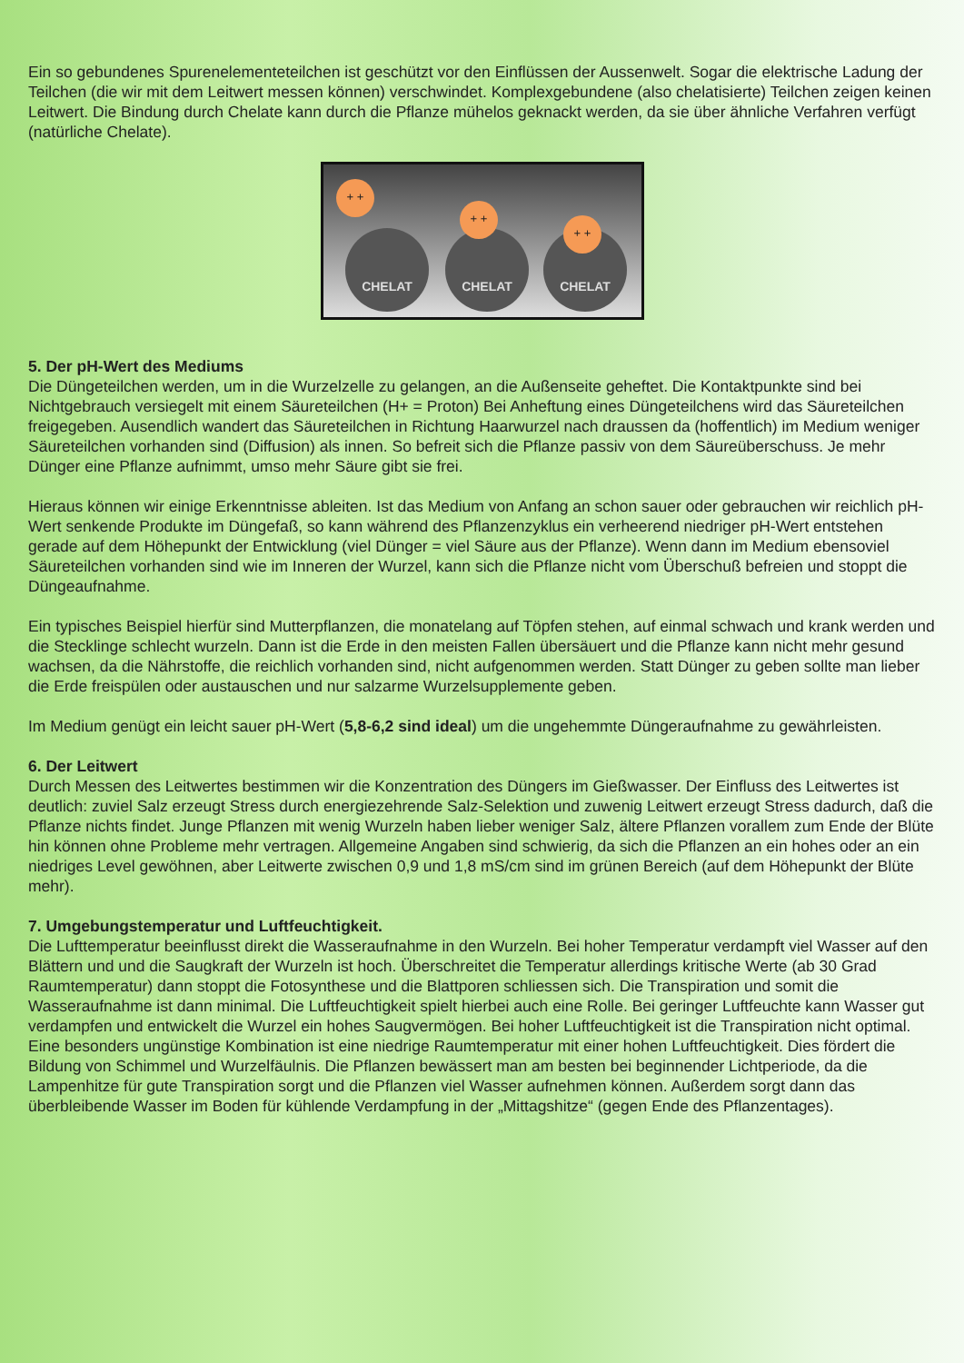Ein so gebundenes Spurenelementeteilchen ist geschützt vor den Einflüssen der Aussenwelt. Sogar die elektrische Ladung der Teilchen (die wir mit dem Leitwert messen können) verschwindet. Komplexgebundene (also chelatisierte) Teilchen zeigen keinen Leitwert. Die Bindung durch Chelate kann durch die Pflanze mühelos geknackt werden, da sie über ähnliche Verfahren verfügt (natürliche Chelate).
CHELAT CHELAT CHELAT
+ +
+ +
+ +
5. Der pH-Wert des Mediums
Die Düngeteilchen werden, um in die Wurzelzelle zu gelangen, an die Außenseite geheftet. Die Kontaktpunkte sind bei Nichtgebrauch versiegelt mit einem Säureteilchen (H+ = Proton) Bei Anheftung eines Düngeteilchens wird das Säureteilchen freigegeben. Ausendlich wandert das Säureteilchen in Richtung Haarwurzel nach draussen da (hoffentlich) im Medium weniger Säureteilchen vorhanden sind (Diffusion) als innen. So befreit sich die Pflanze passiv von dem Säureüberschuss. Je mehr Dünger eine Pflanze aufnimmt, umso mehr Säure gibt sie frei.
Hieraus können wir einige Erkenntnisse ableiten. Ist das Medium von Anfang an schon sauer oder gebrauchen wir reichlich pH-Wert senkende Produkte im Düngefaß, so kann während des Pflanzenzyklus ein verheerend niedriger pH-Wert entstehen gerade auf dem Höhepunkt der Entwicklung (viel Dünger = viel Säure aus der Pflanze). Wenn dann im Medium ebensoviel Säureteilchen vorhanden sind wie im Inneren der Wurzel, kann sich die Pflanze nicht vom Überschuß befreien und stoppt die Düngeaufnahme.
Ein typisches Beispiel hierfür sind Mutterpflanzen, die monatelang auf Töpfen stehen, auf einmal schwach und krank werden und die Stecklinge schlecht wurzeln. Dann ist die Erde in den meisten Fallen übersäuert und die Pflanze kann nicht mehr gesund wachsen, da die Nährstoffe, die reichlich vorhanden sind, nicht aufgenommen werden. Statt Dünger zu geben sollte man lieber die Erde freispülen oder austauschen und nur salzarme Wurzelsupplemente geben.
Im Medium genügt ein leicht sauer pH-Wert (5,8-6,2 sind ideal) um die ungehemmte Düngeraufnahme zu gewährleisten.
6. Der Leitwert
Durch Messen des Leitwertes bestimmen wir die Konzentration des Düngers im Gießwasser. Der Einfluss des Leitwertes ist deutlich: zuviel Salz erzeugt Stress durch energiezehrende Salz-Selektion und zuwenig Leitwert erzeugt Stress dadurch, daß die Pflanze nichts findet. Junge Pflanzen mit wenig Wurzeln haben lieber weniger Salz, ältere Pflanzen vorallem zum Ende der Blüte hin können ohne Probleme mehr vertragen. Allgemeine Angaben sind schwierig, da sich die Pflanzen an ein hohes oder an ein niedriges Level gewöhnen, aber Leitwerte zwischen 0,9 und 1,8 mS/cm sind im grünen Bereich (auf dem Höhepunkt der Blüte mehr).
7. Umgebungstemperatur und Luftfeuchtigkeit.
Die Lufttemperatur beeinflusst direkt die Wasseraufnahme in den Wurzeln. Bei hoher Temperatur verdampft viel Wasser auf den Blättern und und die Saugkraft der Wurzeln ist hoch. Überschreitet die Temperatur allerdings kritische Werte (ab 30 Grad Raumtemperatur) dann stoppt die Fotosynthese und die Blattporen schliessen sich. Die Transpiration und somit die Wasseraufnahme ist dann minimal. Die Luftfeuchtigkeit spielt hierbei auch eine Rolle. Bei geringer Luftfeuchte kann Wasser gut verdampfen und entwickelt die Wurzel ein hohes Saugvermögen. Bei hoher Luftfeuchtigkeit ist die Transpiration nicht optimal. Eine besonders ungünstige Kombination ist eine niedrige Raumtemperatur mit einer hohen Luftfeuchtigkeit. Dies fördert die Bildung von Schimmel und Wurzelfäulnis. Die Pflanzen bewässert man am besten bei beginnender Lichtperiode, da die Lampenhitze für gute Transpiration sorgt und die Pflanzen viel Wasser aufnehmen können. Außerdem sorgt dann das überbleibende Wasser im Boden für kühlende Verdampfung in der „Mittagshitze“ (gegen Ende des Pflanzentages).